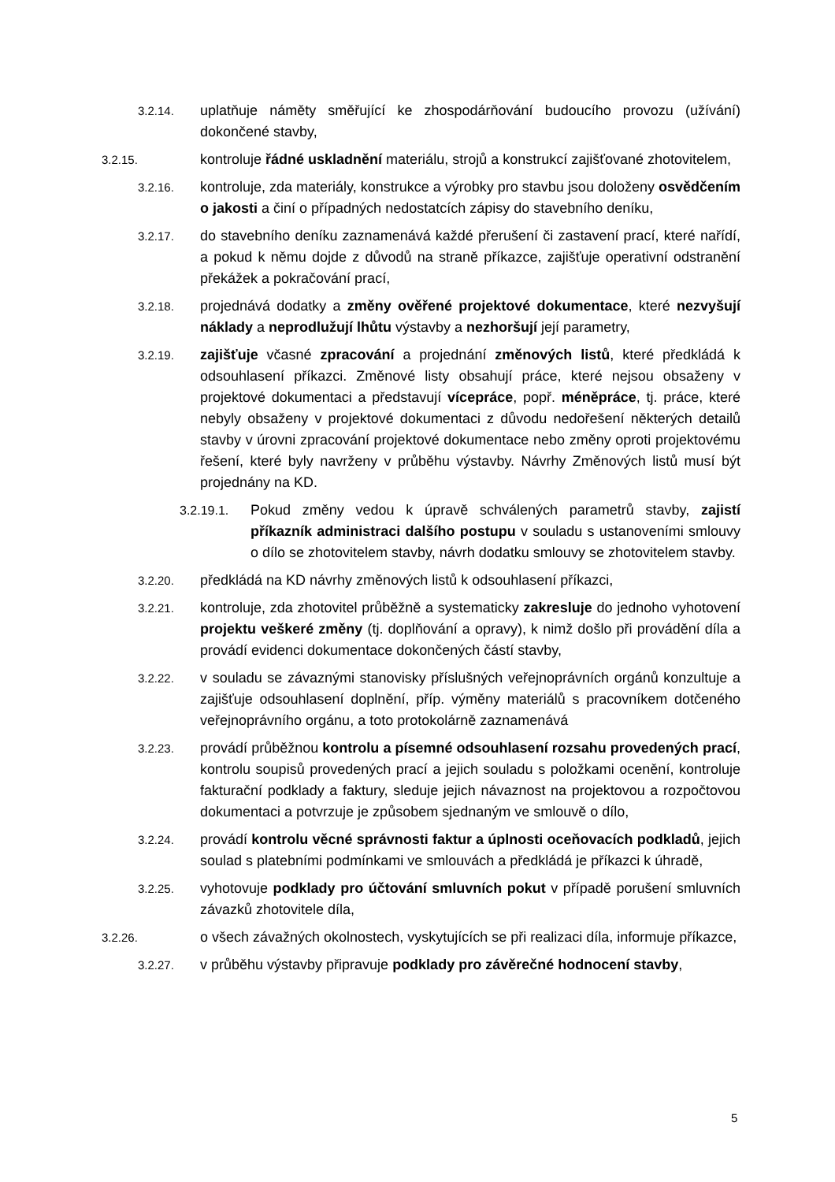3.2.14. uplatňuje náměty směřující ke zhospodárňování budoucího provozu (užívání) dokončené stavby,
3.2.15. kontroluje řádné uskladnění materiálu, strojů a konstrukcí zajišťované zhotovitelem,
3.2.16. kontroluje, zda materiály, konstrukce a výrobky pro stavbu jsou doloženy osvědčením o jakosti a činí o případných nedostatcích zápisy do stavebního deníku,
3.2.17. do stavebního deníku zaznamenává každé přerušení či zastavení prací, které nařídí, a pokud k němu dojde z důvodů na straně příkazce, zajišťuje operativní odstranění překážek a pokračování prací,
3.2.18. projednává dodatky a změny ověřené projektové dokumentace, které nezvyšují náklady a neprodlužují lhůtu výstavby a nezhoršují její parametry,
3.2.19. zajišťuje včasné zpracování a projednání změnových listů, které předkládá k odsouhlasení příkazci. Změnové listy obsahují práce, které nejsou obsaženy v projektové dokumentaci a představují vícepráce, popř. méněpráce, tj. práce, které nebyly obsaženy v projektové dokumentaci z důvodu nedořešení některých detailů stavby v úrovni zpracování projektové dokumentace nebo změny oproti projektovému řešení, které byly navrženy v průběhu výstavby. Návrhy Změnových listů musí být projednány na KD.
3.2.19.1. Pokud změny vedou k úpravě schválených parametrů stavby, zajistí příkazník administraci dalšího postupu v souladu s ustanoveními smlouvy o dílo se zhotovitelem stavby, návrh dodatku smlouvy se zhotovitelem stavby.
3.2.20. předkládá na KD návrhy změnových listů k odsouhlasení příkazci,
3.2.21. kontroluje, zda zhotovitel průběžně a systematicky zakresluje do jednoho vyhotovení projektu veškeré změny (tj. doplňování a opravy), k nimž došlo při provádění díla a provádí evidenci dokumentace dokončených částí stavby,
3.2.22. v souladu se závaznými stanovisky příslušných veřejnoprávních orgánů konzultuje a zajišťuje odsouhlasení doplnění, příp. výměny materiálů s pracovníkem dotčeného veřejnoprávního orgánu, a toto protokolárně zaznamenává
3.2.23. provádí průběžnou kontrolu a písemné odsouhlasení rozsahu provedených prací, kontrolu soupisů provedených prací a jejich souladu s položkami ocenění, kontroluje fakturační podklady a faktury, sleduje jejich návaznost na projektovou a rozpočtovou dokumentaci a potvrzuje je způsobem sjednaným ve smlouvě o dílo,
3.2.24. provádí kontrolu věcné správnosti faktur a úplnosti oceňovacích podkladů, jejich soulad s platebními podmínkami ve smlouvách a předkládá je příkazci k úhradě,
3.2.25. vyhotovuje podklady pro účtování smluvních pokut v případě porušení smluvních závazků zhotovitele díla,
3.2.26. o všech závažných okolnostech, vyskytujících se při realizaci díla, informuje příkazce,
3.2.27. v průběhu výstavby připravuje podklady pro závěrečné hodnocení stavby,
5